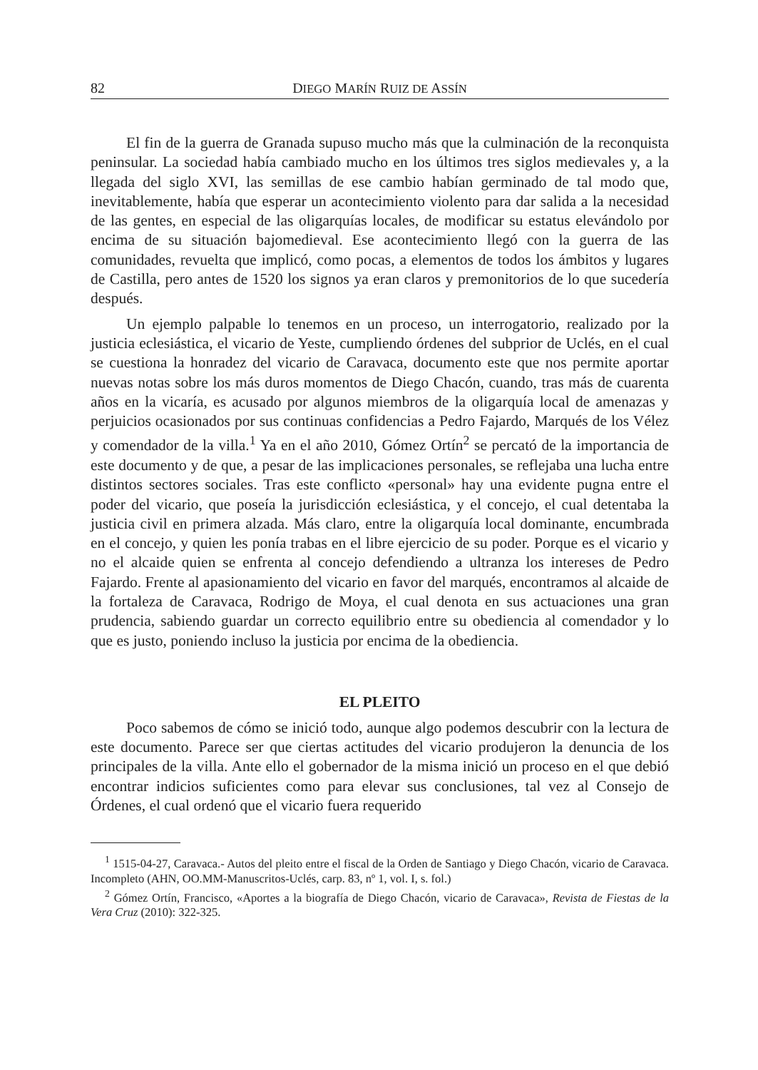82 DIEGO MARÍN RUIZ DE ASSÍN
El fin de la guerra de Granada supuso mucho más que la culminación de la reconquista peninsular. La sociedad había cambiado mucho en los últimos tres siglos medievales y, a la llegada del siglo XVI, las semillas de ese cambio habían germinado de tal modo que, inevitablemente, había que esperar un acontecimiento violento para dar salida a la necesidad de las gentes, en especial de las oligarquías locales, de modificar su estatus elevándolo por encima de su situación bajomedieval. Ese acontecimiento llegó con la guerra de las comunidades, revuelta que implicó, como pocas, a elementos de todos los ámbitos y lugares de Castilla, pero antes de 1520 los signos ya eran claros y premonitorios de lo que sucedería después.
Un ejemplo palpable lo tenemos en un proceso, un interrogatorio, realizado por la justicia eclesiástica, el vicario de Yeste, cumpliendo órdenes del subprior de Uclés, en el cual se cuestiona la honradez del vicario de Caravaca, documento este que nos permite aportar nuevas notas sobre los más duros momentos de Diego Chacón, cuando, tras más de cuarenta años en la vicaría, es acusado por algunos miembros de la oligarquía local de amenazas y perjuicios ocasionados por sus continuas confidencias a Pedro Fajardo, Marqués de los Vélez y comendador de la villa.<sup>1</sup> Ya en el año 2010, Gómez Ortín<sup>2</sup> se percató de la importancia de este documento y de que, a pesar de las implicaciones personales, se reflejaba una lucha entre distintos sectores sociales. Tras este conflicto «personal» hay una evidente pugna entre el poder del vicario, que poseía la jurisdicción eclesiástica, y el concejo, el cual detentaba la justicia civil en primera alzada. Más claro, entre la oligarquía local dominante, encumbrada en el concejo, y quien les ponía trabas en el libre ejercicio de su poder. Porque es el vicario y no el alcaide quien se enfrenta al concejo defendiendo a ultranza los intereses de Pedro Fajardo. Frente al apasionamiento del vicario en favor del marqués, encontramos al alcaide de la fortaleza de Caravaca, Rodrigo de Moya, el cual denota en sus actuaciones una gran prudencia, sabiendo guardar un correcto equilibrio entre su obediencia al comendador y lo que es justo, poniendo incluso la justicia por encima de la obediencia.
EL PLEITO
Poco sabemos de cómo se inició todo, aunque algo podemos descubrir con la lectura de este documento. Parece ser que ciertas actitudes del vicario produjeron la denuncia de los principales de la villa. Ante ello el gobernador de la misma inició un proceso en el que debió encontrar indicios suficientes como para elevar sus conclusiones, tal vez al Consejo de Órdenes, el cual ordenó que el vicario fuera requerido
<sup>1</sup> 1515-04-27, Caravaca.- Autos del pleito entre el fiscal de la Orden de Santiago y Diego Chacón, vicario de Caravaca. Incompleto (AHN, OO.MM-Manuscritos-Uclés, carp. 83, nº 1, vol. I, s. fol.)
<sup>2</sup> Gómez Ortín, Francisco, «Aportes a la biografía de Diego Chacón, vicario de Caravaca», Revista de Fiestas de la Vera Cruz (2010): 322-325.